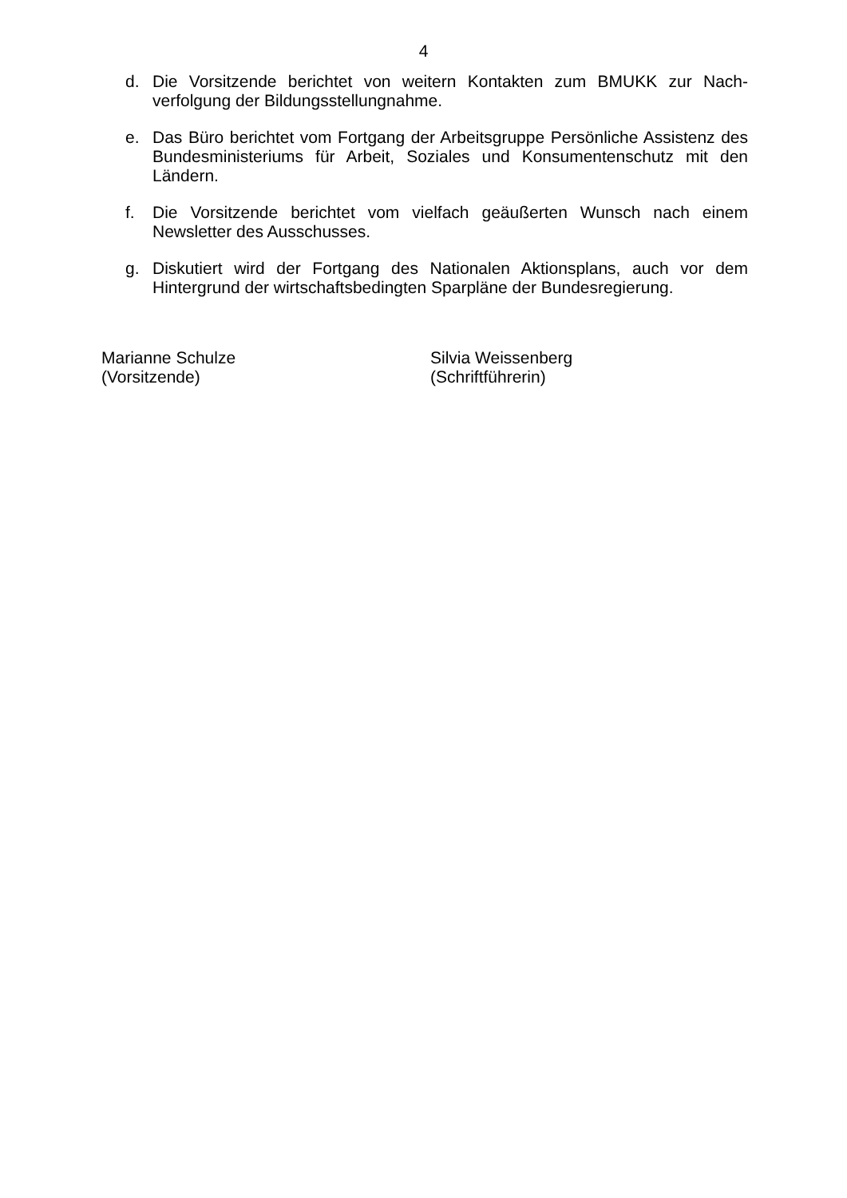4
d. Die Vorsitzende berichtet von weitern Kontakten zum BMUKK zur Nach-verfolgung der Bildungsstellungnahme.
e. Das Büro berichtet vom Fortgang der Arbeitsgruppe Persönliche Assistenz des Bundesministeriums für Arbeit, Soziales und Konsumentenschutz mit den Ländern.
f. Die Vorsitzende berichtet vom vielfach geäußerten Wunsch nach einem Newsletter des Ausschusses.
g. Diskutiert wird der Fortgang des Nationalen Aktionsplans, auch vor dem Hintergrund der wirtschaftsbedingten Sparpläne der Bundesregierung.
Marianne Schulze
(Vorsitzende)
Silvia Weissenberg
(Schriftführerin)